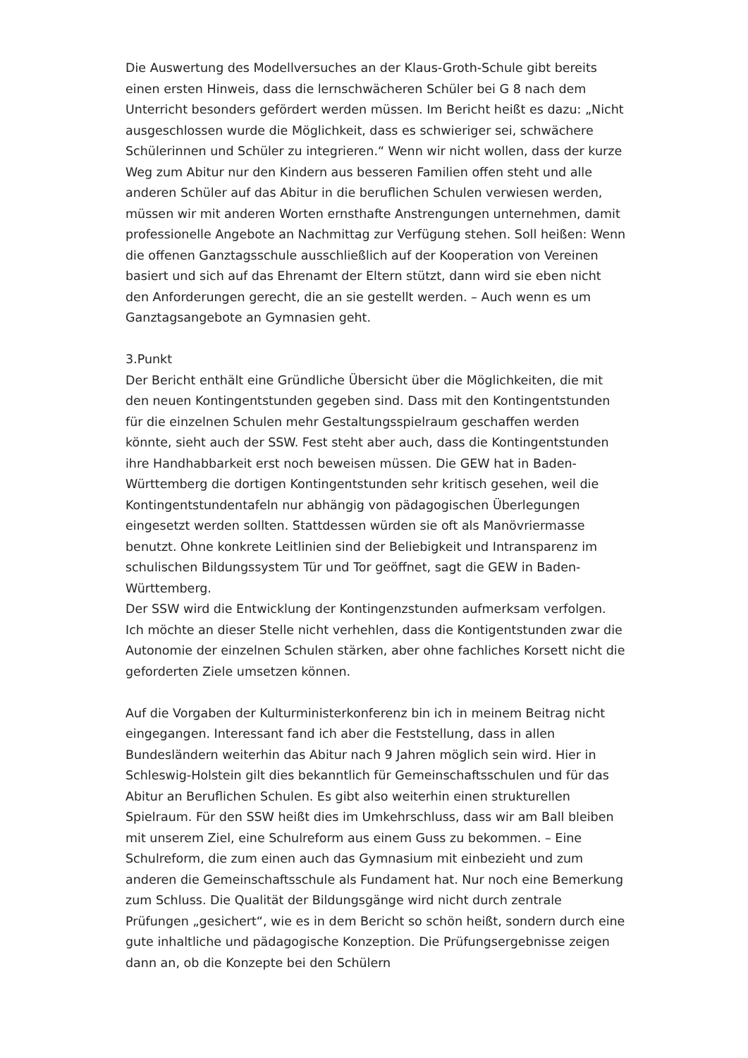Die Auswertung des Modellversuches an der Klaus-Groth-Schule gibt bereits einen ersten Hinweis, dass die lernschwächeren Schüler bei G 8 nach dem Unterricht besonders gefördert werden müssen. Im Bericht heißt es dazu: „Nicht ausgeschlossen wurde die Möglichkeit, dass es schwieriger sei, schwächere Schülerinnen und Schüler zu integrieren.“ Wenn wir nicht wollen, dass der kurze Weg zum Abitur nur den Kindern aus besseren Familien offen steht und alle anderen Schüler auf das Abitur in die beruflichen Schulen verwiesen werden, müssen wir mit anderen Worten ernsthafte Anstrengungen unternehmen, damit professionelle Angebote an Nachmittag zur Verfügung stehen. Soll heißen: Wenn die offenen Ganztagsschule ausschließlich auf der Kooperation von Vereinen basiert und sich auf das Ehrenamt der Eltern stützt, dann wird sie eben nicht den Anforderungen gerecht, die an sie gestellt werden. – Auch wenn es um Ganztagsangebote an Gymnasien geht.
3.Punkt
Der Bericht enthält eine Gründliche Übersicht über die Möglichkeiten, die mit den neuen Kontingentstunden gegeben sind. Dass mit den Kontingentstunden für die einzelnen Schulen mehr Gestaltungsspielraum geschaffen werden könnte, sieht auch der SSW. Fest steht aber auch, dass die Kontingentstunden ihre Handhabbarkeit erst noch beweisen müssen. Die GEW hat in Baden-Württemberg die dortigen Kontingentstunden sehr kritisch gesehen, weil die Kontingentstundentafeln nur abhängig von pädagogischen Überlegungen eingesetzt werden sollten. Stattdessen würden sie oft als Manövriermasse benutzt. Ohne konkrete Leitlinien sind der Beliebigkeit und Intransparenz im schulischen Bildungssystem Tür und Tor geöffnet, sagt die GEW in Baden-Württemberg.
Der SSW wird die Entwicklung der Kontingenzstunden aufmerksam verfolgen. Ich möchte an dieser Stelle nicht verhehlen, dass die Kontigentstunden zwar die Autonomie der einzelnen Schulen stärken, aber ohne fachliches Korsett nicht die geforderten Ziele umsetzen können.
Auf die Vorgaben der Kulturministerkonferenz bin ich in meinem Beitrag nicht eingegangen. Interessant fand ich aber die Feststellung, dass in allen Bundesländern weiterhin das Abitur nach 9 Jahren möglich sein wird. Hier in Schleswig-Holstein gilt dies bekanntlich für Gemeinschaftsschulen und für das Abitur an Beruflichen Schulen. Es gibt also weiterhin einen strukturellen Spielraum. Für den SSW heißt dies im Umkehrschluss, dass wir am Ball bleiben mit unserem Ziel, eine Schulreform aus einem Guss zu bekommen. – Eine Schulreform, die zum einen auch das Gymnasium mit einbezieht und zum anderen die Gemeinschaftsschule als Fundament hat. Nur noch eine Bemerkung zum Schluss. Die Qualität der Bildungsgänge wird nicht durch zentrale Prüfungen „gesichert“, wie es in dem Bericht so schön heißt, sondern durch eine gute inhaltliche und pädagogische Konzeption. Die Prüfungsergebnisse zeigen dann an, ob die Konzepte bei den Schülern